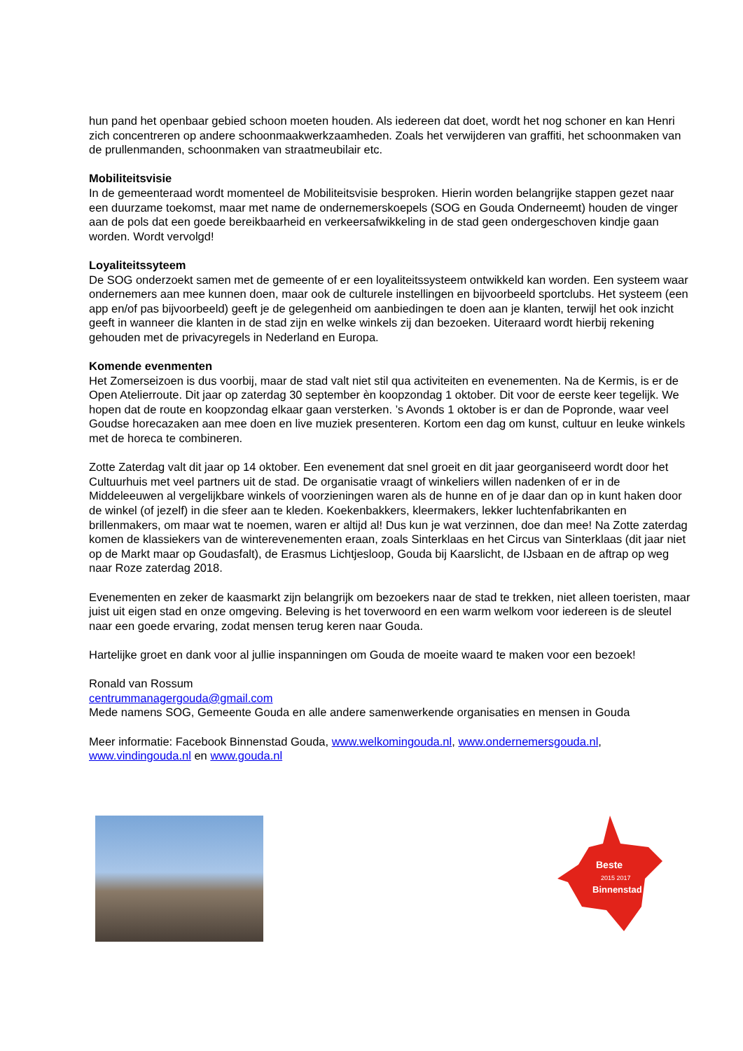hun pand het openbaar gebied schoon moeten houden. Als iedereen dat doet, wordt het nog schoner en kan Henri zich concentreren op andere schoonmaakwerkzaamheden. Zoals het verwijderen van graffiti, het schoonmaken van de prullenmanden, schoonmaken van straatmeubilair etc.
Mobiliteitsvisie
In de gemeenteraad wordt momenteel de Mobiliteitsvisie besproken. Hierin worden belangrijke stappen gezet naar een duurzame toekomst, maar met name de ondernemerskoepels (SOG en Gouda Onderneemt) houden de vinger aan de pols dat een goede bereikbaarheid en verkeersafwikkeling in de stad geen ondergeschoven kindje gaan worden. Wordt vervolgd!
Loyaliteitssyteem
De SOG onderzoekt samen met de gemeente of er een loyaliteitssysteem ontwikkeld kan worden. Een systeem waar ondernemers aan mee kunnen doen, maar ook de culturele instellingen en bijvoorbeeld sportclubs. Het systeem (een app en/of pas bijvoorbeeld) geeft je de gelegenheid om aanbiedingen te doen aan je klanten, terwijl het ook inzicht geeft in wanneer die klanten in de stad zijn en welke winkels zij dan bezoeken. Uiteraard wordt hierbij rekening gehouden met de privacyregels in Nederland en Europa.
Komende evenmenten
Het Zomerseizoen is dus voorbij, maar de stad valt niet stil qua activiteiten en evenementen. Na de Kermis, is er de Open Atelierroute. Dit jaar op zaterdag 30 september èn koopzondag 1 oktober. Dit voor de eerste keer tegelijk. We hopen dat de route en koopzondag elkaar gaan versterken. ’s Avonds 1 oktober is er dan de Popronde, waar veel Goudse horecazaken aan mee doen en live muziek presenteren. Kortom een dag om kunst, cultuur en leuke winkels met de horeca te combineren.
Zotte Zaterdag valt dit jaar op 14 oktober. Een evenement dat snel groeit en dit jaar georganiseerd wordt door het Cultuurhuis met veel partners uit de stad. De organisatie vraagt of winkeliers willen nadenken of er in de Middeleeuwen al vergelijkbare winkels of voorzieningen waren als de hunne en of je daar dan op in kunt haken door de winkel (of jezelf) in die sfeer aan te kleden. Koekenbakkers, kleermakers, lekker luchtenfabrikanten en brillenmakers, om maar wat te noemen, waren er altijd al! Dus kun je wat verzinnen, doe dan mee! Na Zotte zaterdag komen de klassiekers van de winterevenementen eraan, zoals Sinterklaas en het Circus van Sinterklaas (dit jaar niet op de Markt maar op Goudasfalt), de Erasmus Lichtjesloop, Gouda bij Kaarslicht, de IJsbaan en de aftrap op weg naar Roze zaterdag 2018.
Evenementen en zeker de kaasmarkt zijn belangrijk om bezoekers naar de stad te trekken, niet alleen toeristen, maar juist uit eigen stad en onze omgeving. Beleving is het toverwoord en een warm welkom voor iedereen is de sleutel naar een goede ervaring, zodat mensen terug keren naar Gouda.
Hartelijke groet en dank voor al jullie inspanningen om Gouda de moeite waard te maken voor een bezoek!
Ronald van Rossum
centrummanagergouda@gmail.com
Mede namens SOG, Gemeente Gouda en alle andere samenwerkende organisaties en mensen in Gouda
Meer informatie: Facebook Binnenstad Gouda, www.welkomingouda.nl, www.ondernemersgouda.nl, www.vindingouda.nl en www.gouda.nl
Beste
2015 2017
Binnenstad